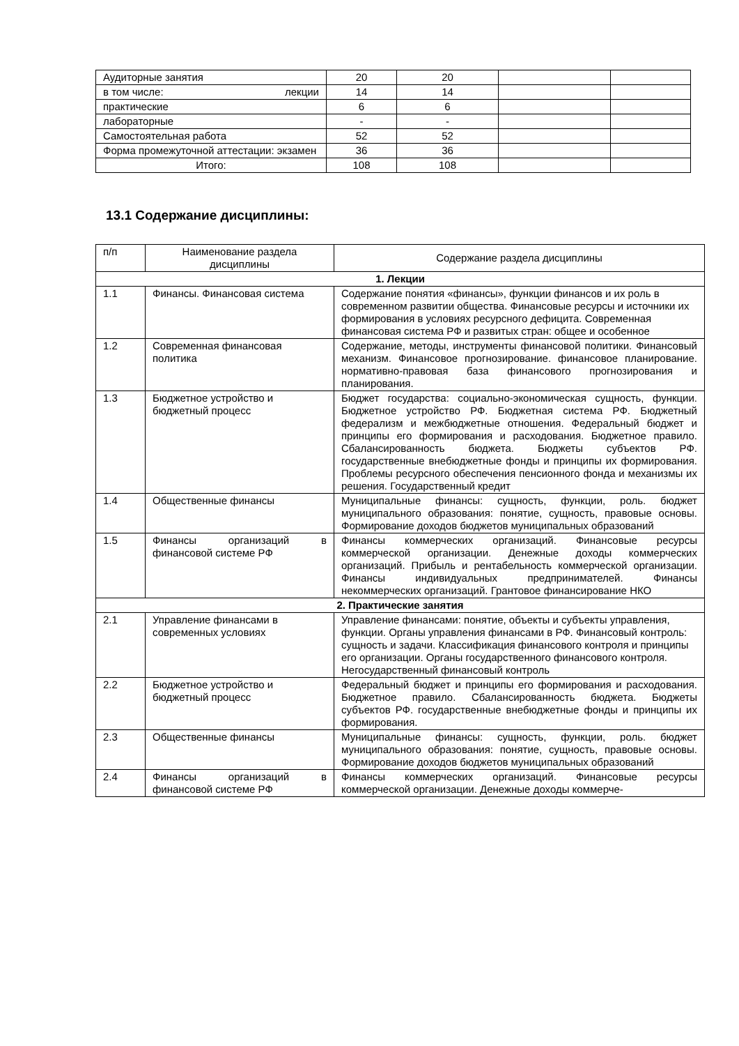| Аудиторные занятия | 20 | 20 | | |
| в том числе: лекции | 14 | 14 | | |
| практические | 6 | 6 | | |
| лабораторные | - | - | | |
| Самостоятельная работа | 52 | 52 | | |
| Форма промежуточной аттестации: экзамен | 36 | 36 | | |
| Итого: | 108 | 108 | | |
13.1 Содержание дисциплины:
| п/п | Наименование раздела дисциплины | Содержание раздела дисциплины |
| --- | --- | --- |
| 1. Лекции | | |
| 1.1 | Финансы. Финансовая система | Содержание понятия «финансы», функции финансов и их роль в современном развитии общества. Финансовые ресурсы и источники их формирования в условиях ресурсного дефицита. Современная финансовая система РФ и развитых стран: общее и особенное |
| 1.2 | Современная финансовая политика | Содержание, методы, инструменты финансовой политики. Финансовый механизм. Финансовое прогнозирование. финансовое планирование. нормативно-правовая база финансового прогнозирования и планирования. |
| 1.3 | Бюджетное устройство и бюджетный процесс | Бюджет государства: социально-экономическая сущность, функции. Бюджетное устройство РФ. Бюджетная система РФ. Бюджетный федерализм и межбюджетные отношения. Федеральный бюджет и принципы его формирования и расходования. Бюджетное правило. Сбалансированность бюджета. Бюджеты субъектов РФ. государственные внебюджетные фонды и принципы их формирования. Проблемы ресурсного обеспечения пенсионного фонда и механизмы их решения. Государственный кредит |
| 1.4 | Общественные финансы | Муниципальные финансы: сущность, функции, роль. бюджет муниципального образования: понятие, сущность, правовые основы. Формирование доходов бюджетов муниципальных образований |
| 1.5 | Финансы организаций в финансовой системе РФ | Финансы коммерческих организаций. Финансовые ресурсы коммерческой организации. Денежные доходы коммерческих организаций. Прибыль и рентабельность коммерческой организации. Финансы индивидуальных предпринимателей. Финансы некоммерческих организаций. Грантовое финансирование НКО |
| 2. Практические занятия | | |
| 2.1 | Управление финансами в современных условиях | Управление финансами: понятие, объекты и субъекты управления, функции. Органы управления финансами в РФ. Финансовый контроль: сущность и задачи. Классификация финансового контроля и принципы его организации. Органы государственного финансового контроля. Негосударственный финансовый контроль |
| 2.2 | Бюджетное устройство и бюджетный процесс | Федеральный бюджет и принципы его формирования и расходования. Бюджетное правило. Сбалансированность бюджета. Бюджеты субъектов РФ. государственные внебюджетные фонды и принципы их формирования. |
| 2.3 | Общественные финансы | Муниципальные финансы: сущность, функции, роль. бюджет муниципального образования: понятие, сущность, правовые основы. Формирование доходов бюджетов муниципальных образований |
| 2.4 | Финансы организаций в финансовой системе РФ | Финансы коммерческих организаций. Финансовые ресурсы коммерческой организации. Денежные доходы коммерче- |